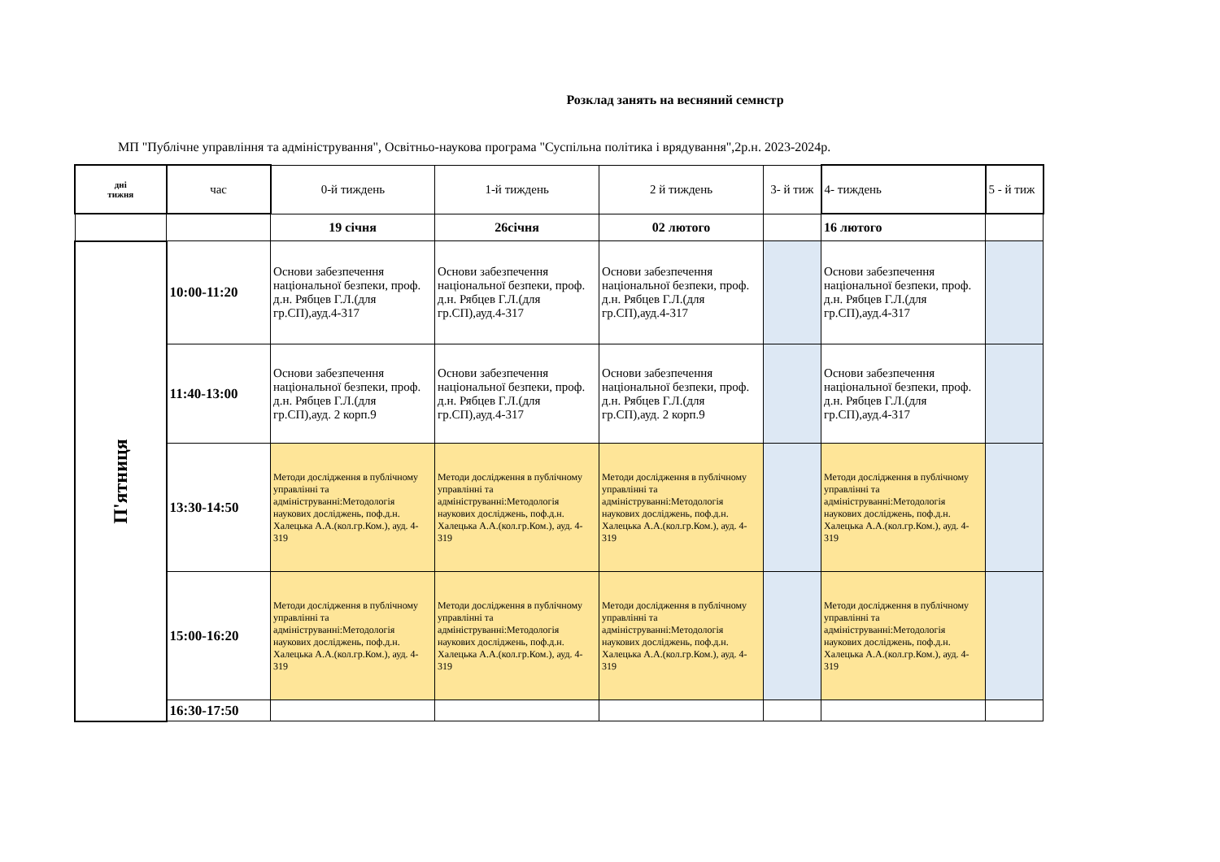Розклад занять на весняний семнстр
МП "Публічне управління та адміністрування", Освітньо-наукова програма "Суспільна політика і врядування",2р.н. 2023-2024р.
| дні тижня | час | 0-й тиждень | 1-й тиждень | 2 й тиждень | 3- й тиж | 4- тиждень | 5 - й тиж |
| --- | --- | --- | --- | --- | --- | --- | --- |
| | | 19 січня | 26січня | 02 лютого | | 16 лютого | |
| П'ятниця | 10:00-11:20 | Основи забезпечення національної безпеки, проф. д.н. Рябцев Г.Л.(для гр.СП),ауд.4-317 | Основи забезпечення національної безпеки, проф. д.н. Рябцев Г.Л.(для гр.СП),ауд.4-317 | Основи забезпечення національної безпеки, проф. д.н. Рябцев Г.Л.(для гр.СП),ауд.4-317 | | Основи забезпечення національної безпеки, проф. д.н. Рябцев Г.Л.(для гр.СП),ауд.4-317 | |
| | 11:40-13:00 | Основи забезпечення національної безпеки, проф. д.н. Рябцев Г.Л.(для гр.СП),ауд. 2 корп.9 | Основи забезпечення національної безпеки, проф. д.н. Рябцев Г.Л.(для гр.СП),ауд.4-317 | Основи забезпечення національної безпеки, проф. д.н. Рябцев Г.Л.(для гр.СП),ауд. 2 корп.9 | | Основи забезпечення національної безпеки, проф. д.н. Рябцев Г.Л.(для гр.СП),ауд.4-317 | |
| | 13:30-14:50 | Методи дослідження в публічному управлінні та адмініструванні:Методологія наукових досліджень, поф.д.н. Халецька А.А.(кол.гр.Ком.), ауд. 4-319 | Методи дослідження в публічному управлінні та адмініструванні:Методологія наукових досліджень, поф.д.н. Халецька А.А.(кол.гр.Ком.), ауд. 4-319 | Методи дослідження в публічному управлінні та адмініструванні:Методологія наукових досліджень, поф.д.н. Халецька А.А.(кол.гр.Ком.), ауд. 4-319 | | Методи дослідження в публічному управлінні та адмініструванні:Методологія наукових досліджень, поф.д.н. Халецька А.А.(кол.гр.Ком.), ауд. 4-319 | |
| | 15:00-16:20 | Методи дослідження в публічному управлінні та адмініструванні:Методологія наукових досліджень, поф.д.н. Халецька А.А.(кол.гр.Ком.), ауд. 4-319 | Методи дослідження в публічному управлінні та адмініструванні:Методологія наукових досліджень, поф.д.н. Халецька А.А.(кол.гр.Ком.), ауд. 4-319 | Методи дослідження в публічному управлінні та адмініструванні:Методологія наукових досліджень, поф.д.н. Халецька А.А.(кол.гр.Ком.), ауд. 4-319 | | Методи дослідження в публічному управлінні та адмініструванні:Методологія наукових досліджень, поф.д.н. Халецька А.А.(кол.гр.Ком.), ауд. 4-319 | |
| | 16:30-17:50 | | | | | | |